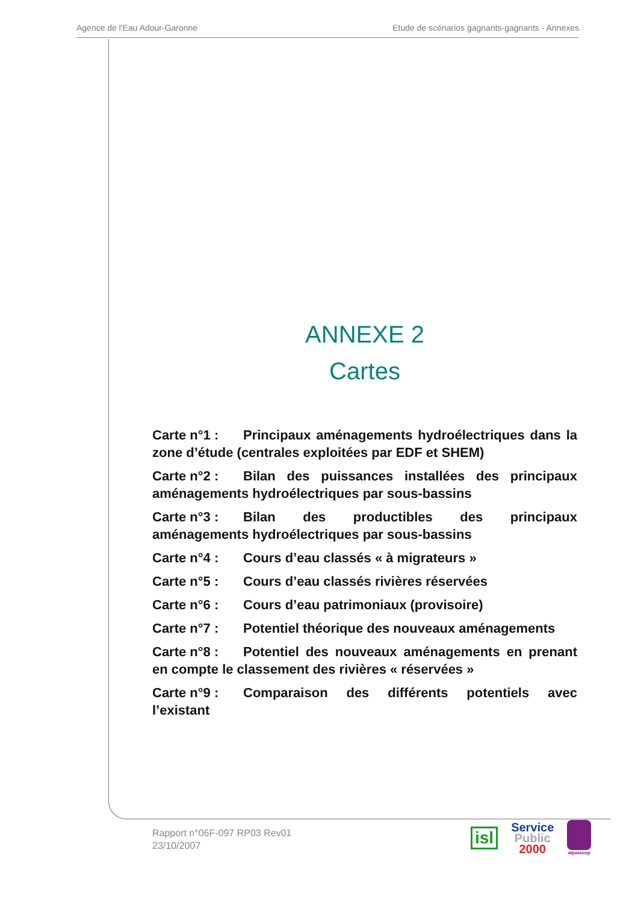Agence de l'Eau Adour-Garonne Etude de scénarios gagnants-gagnants - Annexes
ANNEXE 2
Cartes
Carte n°1 : Principaux aménagements hydroélectriques dans la zone d’étude (centrales exploitées par EDF et SHEM)
Carte n°2 : Bilan des puissances installées des principaux aménagements hydroélectriques par sous-bassins
Carte n°3 : Bilan des productibles des principaux aménagements hydroélectriques par sous-bassins
Carte n°4 : Cours d’eau classés « à migrateurs »
Carte n°5 : Cours d’eau classés rivières réservées
Carte n°6 : Cours d’eau patrimoniaux (provisoire)
Carte n°7 : Potentiel théorique des nouveaux aménagements
Carte n°8 : Potentiel des nouveaux aménagements en prenant en compte le classement des rivières « réservées »
Carte n°9 : Comparaison des différents potentiels avec l’existant
Rapport n°06F-097 RP03 Rev01
23/10/2007
isl
Service
Public
2000
aquascop